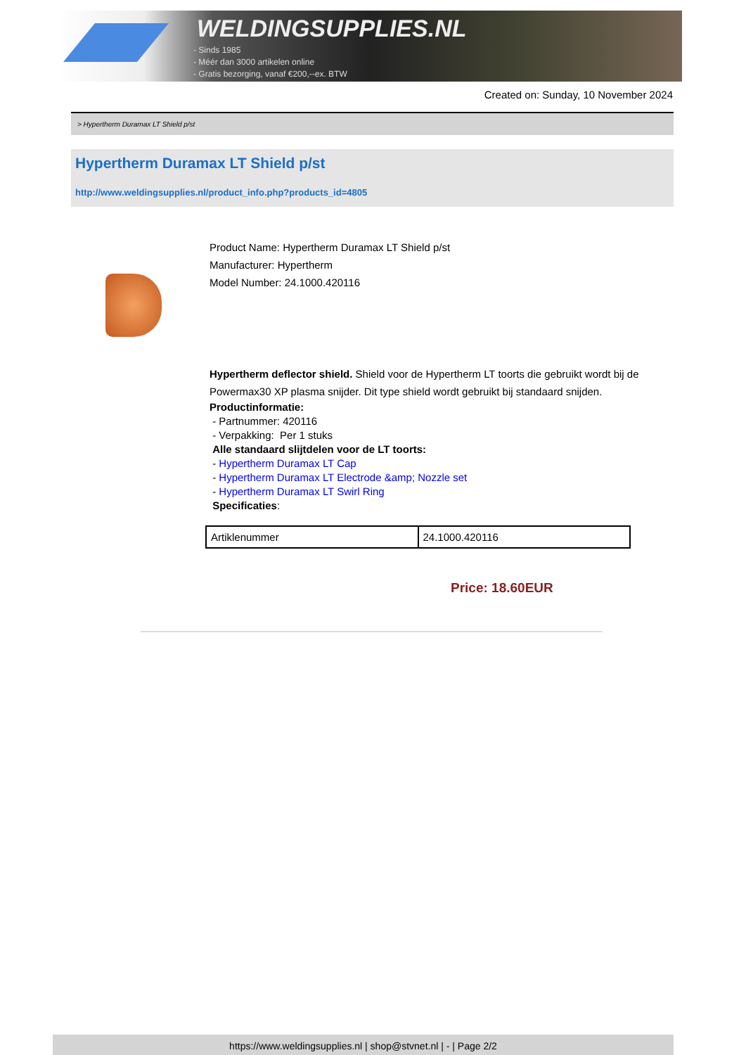WELDINGSUPPLIES.NL
- Sinds 1985
- Méér dan 3000 artikelen online
- Gratis bezorging, vanaf €200,--ex. BTW
Created on: Sunday, 10 November 2024
> Hypertherm Duramax LT Shield p/st
Hypertherm Duramax LT Shield p/st
http://www.weldingsupplies.nl/product_info.php?products_id=4805
Product Name: Hypertherm Duramax LT Shield p/st
Manufacturer: Hypertherm
Model Number: 24.1000.420116
Hypertherm deflector shield. Shield voor de Hypertherm LT toorts die gebruikt wordt bij de Powermax30 XP plasma snijder. Dit type shield wordt gebruikt bij standaard snijden.
Productinformatie:
- Partnummer: 420116
- Verpakking: Per 1 stuks
Alle standaard slijtdelen voor de LT toorts:
- Hypertherm Duramax LT Cap
- Hypertherm Duramax LT Electrode &amp; Nozzle set
- Hypertherm Duramax LT Swirl Ring
Specificaties:
| Artiklenummer | 24.1000.420116 |
Price: 18.60EUR
https://www.weldingsupplies.nl | shop@stvnet.nl | - | Page 2/2